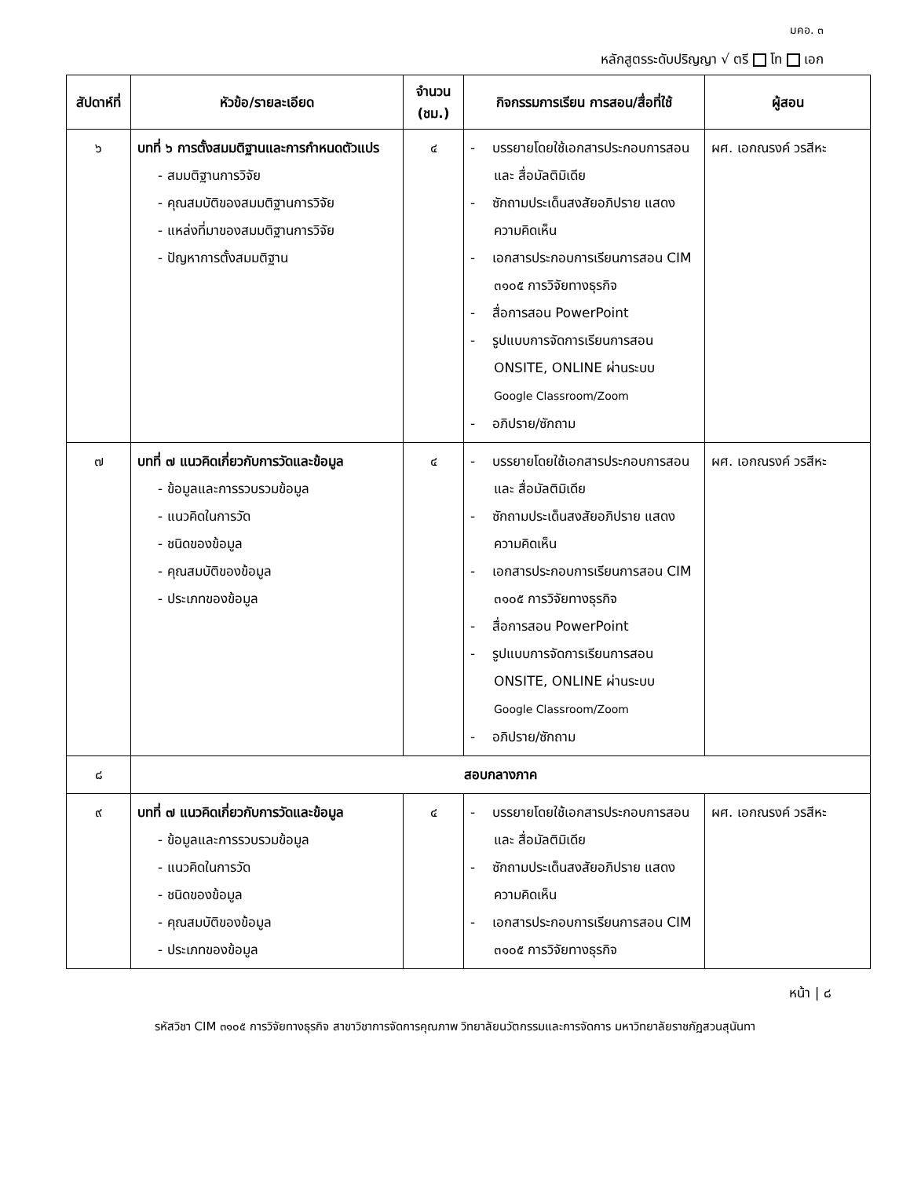มคอ. ๓
หลักสูตรระดับปริญญา √ ตรี โท เอก
| สัปดาห์ที่ | หัวข้อ/รายละเอียด | จำนวน (ชม.) | กิจกรรมการเรียน การสอน/สื่อที่ใช้ | ผู้สอน |
| --- | --- | --- | --- | --- |
| ๖ | บทที่ ๖ การตั้งสมมติฐานและการกำหนดตัวแปร - สมมติฐานการวิจัย - คุณสมบัติของสมมติฐานการวิจัย - แหล่งที่มาของสมมติฐานการวิจัย - ปัญหาการตั้งสมมติฐาน | ๔ | - บรรยายโดยใช้เอกสารประกอบการสอน และ สื่อมัลติมิเดีย - ซักถามประเด็นสงสัยอภิปราย แสดงความคิดเห็น - เอกสารประกอบการเรียนการสอน CIM ๓๑๐๕ การวิจัยทางธุรกิจ - สื่อการสอน PowerPoint - รูปแบบการจัดการเรียนการสอน ONSITE, ONLINE ผ่านระบบ Google Classroom/Zoom - อภิปราย/ซักถาม | ผศ. เอกณรงค์ วรสีหะ |
| ๗ | บทที่ ๗ แนวคิดเกี่ยวกับการวัดและข้อมูล - ข้อมูลและการรวบรวมข้อมูล - แนวคิดในการวัด - ชนิดของข้อมูล - คุณสมบัติของข้อมูล - ประเภทของข้อมูล | ๔ | - บรรยายโดยใช้เอกสารประกอบการสอน และ สื่อมัลติมิเดีย - ซักถามประเด็นสงสัยอภิปราย แสดงความคิดเห็น - เอกสารประกอบการเรียนการสอน CIM ๓๑๐๕ การวิจัยทางธุรกิจ - สื่อการสอน PowerPoint - รูปแบบการจัดการเรียนการสอน ONSITE, ONLINE ผ่านระบบ Google Classroom/Zoom - อภิปราย/ซักถาม | ผศ. เอกณรงค์ วรสีหะ |
| ๘ | สอบกลางภาค | | | |
| ๙ | บทที่ ๗ แนวคิดเกี่ยวกับการวัดและข้อมูล - ข้อมูลและการรวบรวมข้อมูล - แนวคิดในการวัด - ชนิดของข้อมูล - คุณสมบัติของข้อมูล - ประเภทของข้อมูล | ๔ | - บรรยายโดยใช้เอกสารประกอบการสอน และ สื่อมัลติมิเดีย - ซักถามประเด็นสงสัยอภิปราย แสดงความคิดเห็น - เอกสารประกอบการเรียนการสอน CIM ๓๑๐๕ การวิจัยทางธุรกิจ | ผศ. เอกณรงค์ วรสีหะ |
หน้า | ๘
รหัสวิชา CIM ๓๑๐๕ การวิจัยทางธุรกิจ สาขาวิชาการจัดการคุณภาพ วิทยาลัยนวัตกรรมและการจัดการ มหาวิทยาลัยราชภัฏสวนสุนันทา